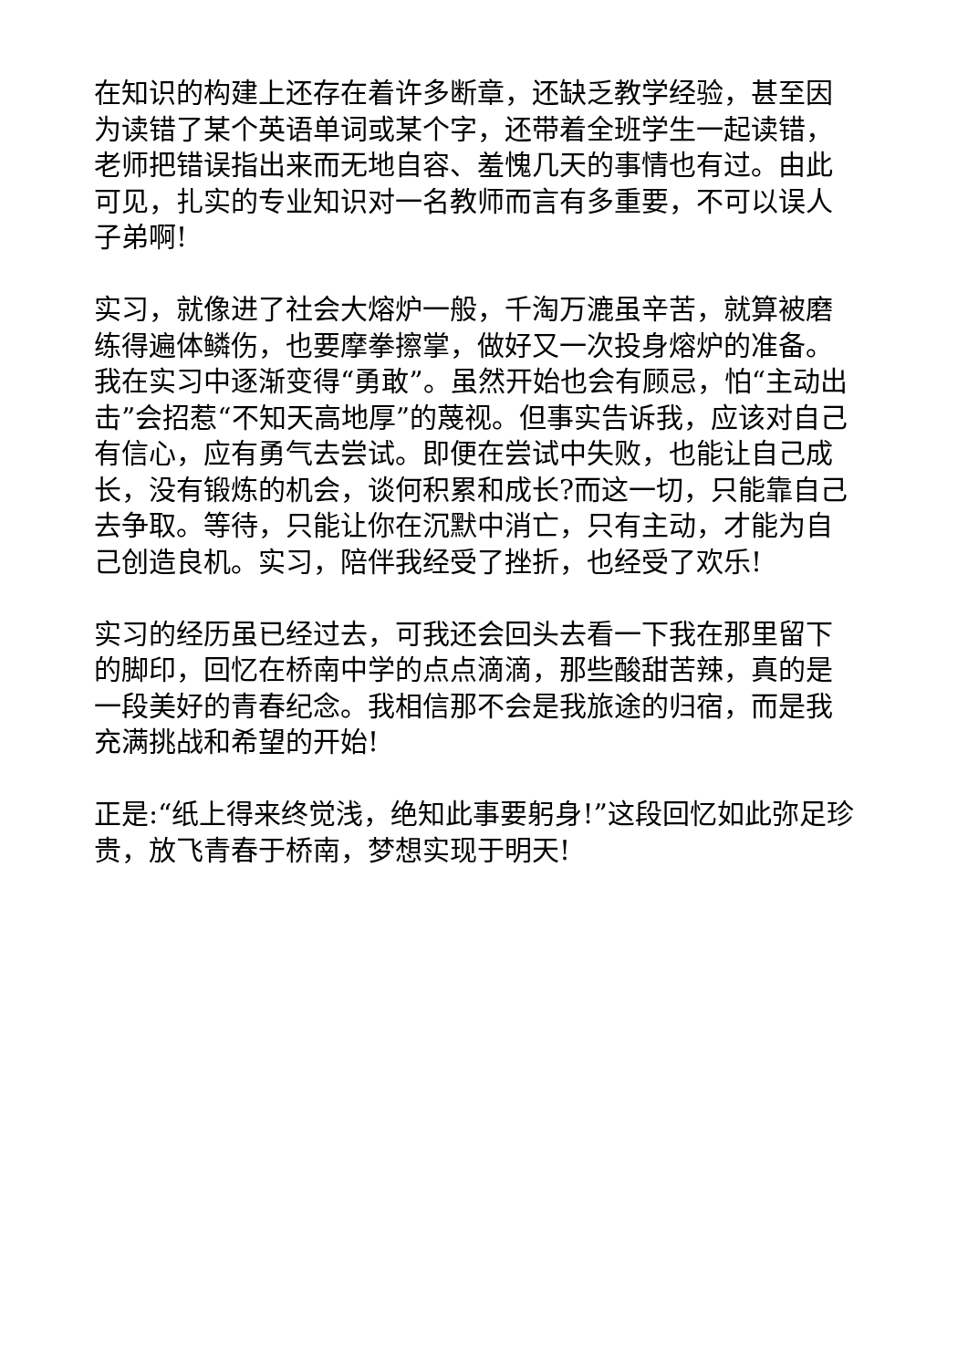在知识的构建上还存在着许多断章，还缺乏教学经验，甚至因为读错了某个英语单词或某个字，还带着全班学生一起读错，老师把错误指出来而无地自容、羞愧几天的事情也有过。由此可见，扎实的专业知识对一名教师而言有多重要，不可以误人子弟啊!
实习，就像进了社会大熔炉一般，千淘万漉虽辛苦，就算被磨练得遍体鳞伤，也要摩拳擦掌，做好又一次投身熔炉的准备。我在实习中逐渐变得“勇敢”。虽然开始也会有顾忌，怕“主动出击”会招惹“不知天高地厚”的蔑视。但事实告诉我，应该对自己有信心，应有勇气去尝试。即便在尝试中失败，也能让自己成长，没有锻炼的机会，谈何积累和成长?而这一切，只能靠自己去争取。等待，只能让你在沉默中消亡，只有主动，才能为自己创造良机。实习，陪伴我经受了挫折，也经受了欢乐!
实习的经历虽已经过去，可我还会回头去看一下我在那里留下的脚印，回忆在桥南中学的点点滴滴，那些酸甜苦辣，真的是一段美好的青春纪念。我相信那不会是我旅途的归宿，而是我充满挑战和希望的开始!
正是:“纸上得来终觉浅，绝知此事要躬身!”这段回忆如此弥足珍贵，放飞青春于桥南，梦想实现于明天!